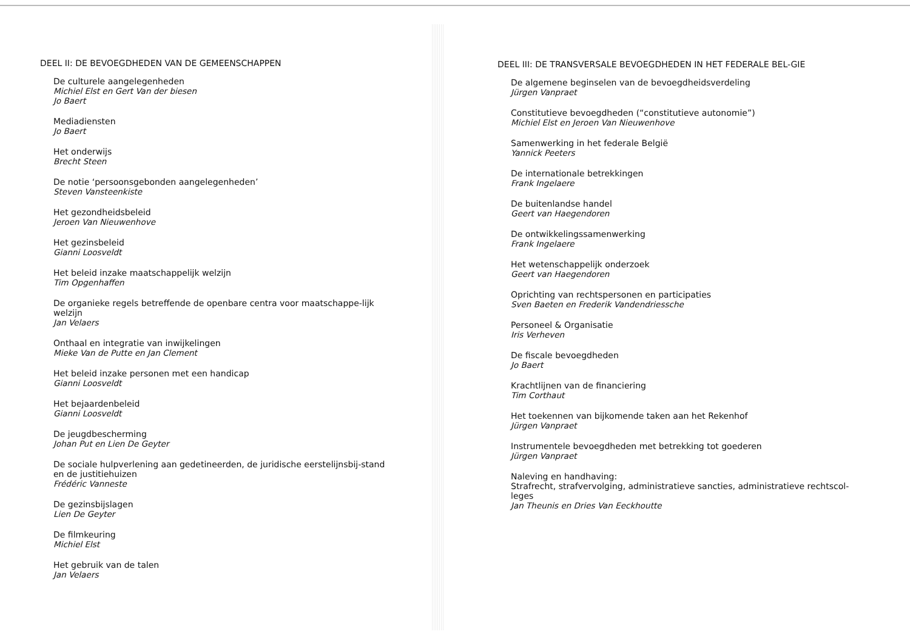DEEL II: DE BEVOEGDHEDEN VAN DE GEMEENSCHAPPEN
De culturele aangelegenheden
Michiel Elst en Gert Van der biesen
Jo Baert
Mediadiensten
Jo Baert
Het onderwijs
Brecht Steen
De notie ‘persoonsgebonden aangelegenheden’
Steven Vansteenkiste
Het gezondheidsbeleid
Jeroen Van Nieuwenhove
Het gezinsbeleid
Gianni Loosveldt
Het beleid inzake maatschappelijk welzijn
Tim Opgenhaffen
De organieke regels betreffende de openbare centra voor maatschappe-lijk welzijn
Jan Velaers
Onthaal en integratie van inwijkelingen
Mieke Van de Putte en Jan Clement
Het beleid inzake personen met een handicap
Gianni Loosveldt
Het bejaardenbeleid
Gianni Loosveldt
De jeugdbescherming
Johan Put en Lien De Geyter
De sociale hulpverlening aan gedetineerden, de juridische eerstelijnsbij-stand en de justitiehuizen
Frédéric Vanneste
De gezinsbijslagen
Lien De Geyter
De filmkeuring
Michiel Elst
Het gebruik van de talen
Jan Velaers
DEEL III: DE TRANSVERSALE BEVOEGDHEDEN IN HET FEDERALE BEL-GIE
De algemene beginselen van de bevoegdheidsverdeling
Jürgen Vanpraet
Constitutieve bevoegdheden (“constitutieve autonomie”)
Michiel Elst en Jeroen Van Nieuwenhove
Samenwerking in het federale België
Yannick Peeters
De internationale betrekkingen
Frank Ingelaere
De buitenlandse handel
Geert van Haegendoren
De ontwikkelingssamenwerking
Frank Ingelaere
Het wetenschappelijk onderzoek
Geert van Haegendoren
Oprichting van rechtspersonen en participaties
Sven Baeten en Frederik Vandendriessche
Personeel & Organisatie
Iris Verheven
De fiscale bevoegdheden
Jo Baert
Krachtlijnen van de financiering
Tim Corthaut
Het toekennen van bijkomende taken aan het Rekenhof
Jürgen Vanpraet
Instrumentele bevoegdheden met betrekking tot goederen
Jürgen Vanpraet
Naleving en handhaving:
Strafrecht, strafvervolging, administratieve sancties, administratieve rechtscol-leges
Jan Theunis en Dries Van Eeckhoutte